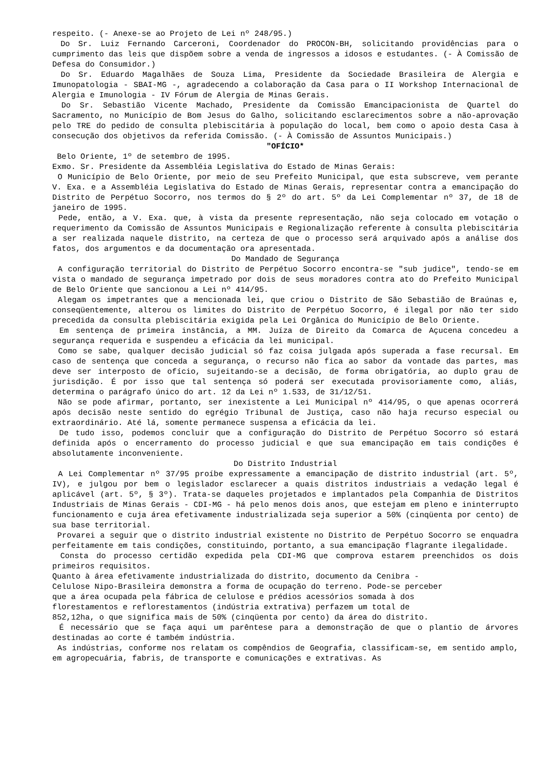respeito. (- Anexe-se ao Projeto de Lei nº 248/95.)
Do Sr. Luiz Fernando Carceroni, Coordenador do PROCON-BH, solicitando providências para o cumprimento das leis que dispõem sobre a venda de ingressos a idosos e estudantes. (- À Comissão de Defesa do Consumidor.)
Do Sr. Eduardo Magalhães de Souza Lima, Presidente da Sociedade Brasileira de Alergia e Imunopatologia - SBAI-MG -, agradecendo a colaboração da Casa para o II Workshop Internacional de Alergia e Imunologia - IV Fórum de Alergia de Minas Gerais.
Do Sr. Sebastião Vicente Machado, Presidente da Comissão Emancipacionista de Quartel do Sacramento, no Município de Bom Jesus do Galho, solicitando esclarecimentos sobre a não-aprovação pelo TRE do pedido de consulta plebiscitária à população do local, bem como o apoio desta Casa à consecução dos objetivos da referida Comissão. (- À Comissão de Assuntos Municipais.)
"OFÍCIO*
Belo Oriente, 1º de setembro de 1995.
Exmo. Sr. Presidente da Assembléia Legislativa do Estado de Minas Gerais:
O Município de Belo Oriente, por meio de seu Prefeito Municipal, que esta subscreve, vem perante V. Exa. e a Assembléia Legislativa do Estado de Minas Gerais, representar contra a emancipação do Distrito de Perpétuo Socorro, nos termos do § 2º do art. 5º da Lei Complementar nº 37, de 18 de janeiro de 1995.
Pede, então, a V. Exa. que, à vista da presente representação, não seja colocado em votação o requerimento da Comissão de Assuntos Municipais e Regionalização referente à consulta plebiscitária a ser realizada naquele distrito, na certeza de que o processo será arquivado após a análise dos fatos, dos argumentos e da documentação ora apresentada.
Do Mandado de Segurança
A configuração territorial do Distrito de Perpétuo Socorro encontra-se "sub judice", tendo-se em vista o mandado de segurança impetrado por dois de seus moradores contra ato do Prefeito Municipal de Belo Oriente que sancionou a Lei nº 414/95.
Alegam os impetrantes que a mencionada lei, que criou o Distrito de São Sebastião de Braúnas e, conseqüentemente, alterou os limites do Distrito de Perpétuo Socorro, é ilegal por não ter sido precedida da consulta plebiscitária exigida pela Lei Orgânica do Município de Belo Oriente.
Em sentença de primeira instância, a MM. Juíza de Direito da Comarca de Açucena concedeu a segurança requerida e suspendeu a eficácia da lei municipal.
Como se sabe, qualquer decisão judicial só faz coisa julgada após superada a fase recursal. Em caso de sentença que conceda a segurança, o recurso não fica ao sabor da vontade das partes, mas deve ser interposto de ofício, sujeitando-se a decisão, de forma obrigatória, ao duplo grau de jurisdição. É por isso que tal sentença só poderá ser executada provisoriamente como, aliás, determina o parágrafo único do art. 12 da Lei nº 1.533, de 31/12/51.
Não se pode afirmar, portanto, ser inexistente a Lei Municipal nº 414/95, o que apenas ocorrerá após decisão neste sentido do egrégio Tribunal de Justiça, caso não haja recurso especial ou extraordinário. Até lá, somente permanece suspensa a eficácia da lei.
De tudo isso, podemos concluir que a configuração do Distrito de Perpétuo Socorro só estará definida após o encerramento do processo judicial e que sua emancipação em tais condições é absolutamente inconveniente.
Do Distrito Industrial
A Lei Complementar nº 37/95 proíbe expressamente a emancipação de distrito industrial (art. 5º, IV), e julgou por bem o legislador esclarecer a quais distritos industriais a vedação legal é aplicável (art. 5º, § 3º). Trata-se daqueles projetados e implantados pela Companhia de Distritos Industriais de Minas Gerais - CDI-MG - há pelo menos dois anos, que estejam em pleno e ininterrupto funcionamento e cuja área efetivamente industrializada seja superior a 50% (cinqüenta por cento) de sua base territorial.
Provarei a seguir que o distrito industrial existente no Distrito de Perpétuo Socorro se enquadra perfeitamente em tais condições, constituindo, portanto, a sua emancipação flagrante ilegalidade.
Consta do processo certidão expedida pela CDI-MG que comprova estarem preenchidos os dois primeiros requisitos.
Quanto à área efetivamente industrializada do distrito, documento da Cenibra -
Celulose Nipo-Brasileira demonstra a forma de ocupação do terreno. Pode-se perceber
que a área ocupada pela fábrica de celulose e prédios acessórios somada à dos
florestamentos e reflorestamentos (indústria extrativa) perfazem um total de
852,12ha, o que significa mais de 50% (cinqüenta por cento) da área do distrito.
É necessário que se faça aqui um parêntese para a demonstração de que o plantio de árvores destinadas ao corte é também indústria.
As indústrias, conforme nos relatam os compêndios de Geografia, classificam-se, em sentido amplo, em agropecuária, fabris, de transporte e comunicações e extrativas. As